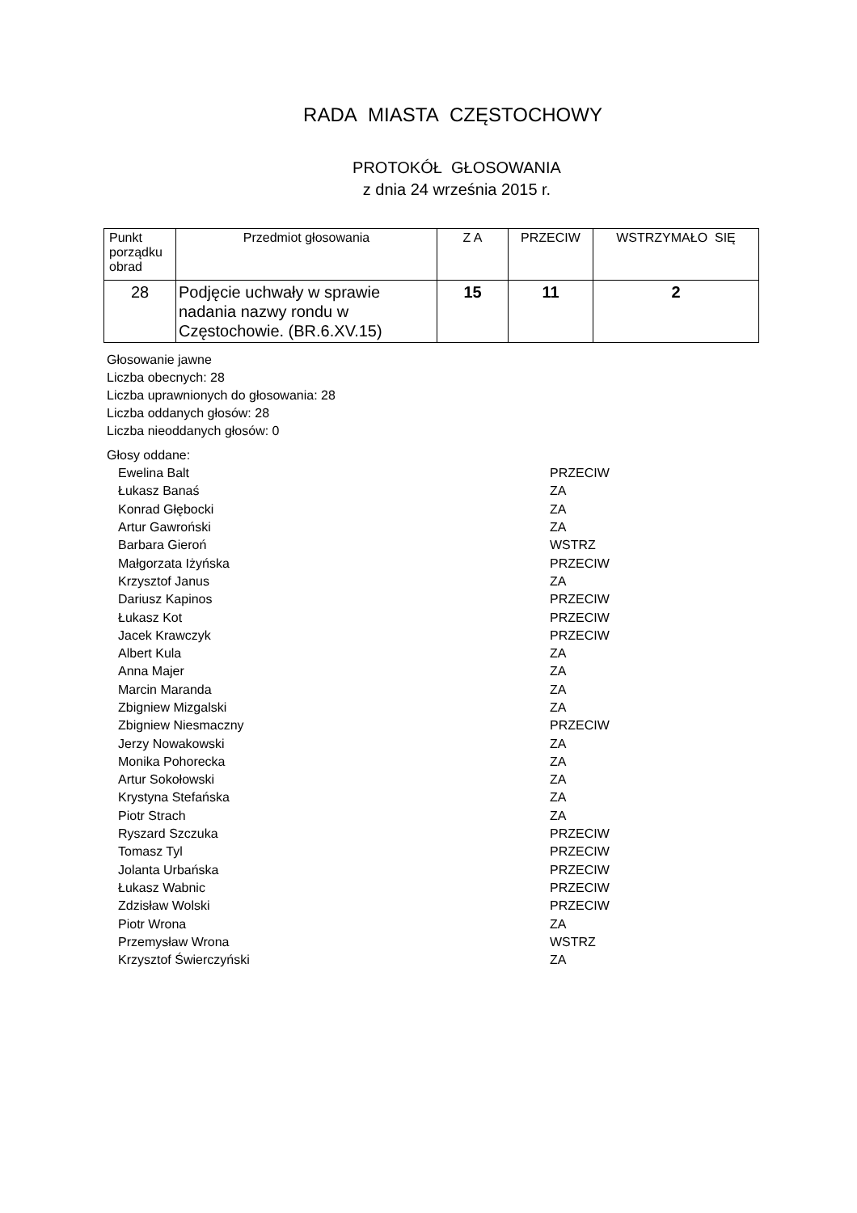RADA MIASTA CZĘSTOCHOWY
PROTOKÓŁ GŁOSOWANIA
z dnia 24 września 2015 r.
| Punkt porządku obrad | Przedmiot głosowania | Z A | PRZECIW | WSTRZYMAŁO SIĘ |
| 28 | Podjęcie uchwały w sprawie nadania nazwy rondu w Częstochowie. (BR.6.XV.15) | 15 | 11 | 2 |
Głosowanie jawne
Liczba obecnych: 28
Liczba uprawnionych do głosowania: 28
Liczba oddanych głosów: 28
Liczba nieoddanych głosów: 0
Głosy oddane:
| Ewelina Balt | PRZECIW |
| Łukasz Banaś | ZA |
| Konrad Głębocki | ZA |
| Artur Gawroński | ZA |
| Barbara Gieroń | WSTRZ |
| Małgorzata Iżyńska | PRZECIW |
| Krzysztof Janus | ZA |
| Dariusz Kapinos | PRZECIW |
| Łukasz Kot | PRZECIW |
| Jacek Krawczyk | PRZECIW |
| Albert Kula | ZA |
| Anna Majer | ZA |
| Marcin Maranda | ZA |
| Zbigniew Mizgalski | ZA |
| Zbigniew Niesmaczny | PRZECIW |
| Jerzy Nowakowski | ZA |
| Monika Pohorecka | ZA |
| Artur Sokołowski | ZA |
| Krystyna Stefańska | ZA |
| Piotr Strach | ZA |
| Ryszard Szczuka | PRZECIW |
| Tomasz Tyl | PRZECIW |
| Jolanta Urbańska | PRZECIW |
| Łukasz Wabnic | PRZECIW |
| Zdzisław Wolski | PRZECIW |
| Piotr Wrona | ZA |
| Przemysław Wrona | WSTRZ |
| Krzysztof Świerczyński | ZA |